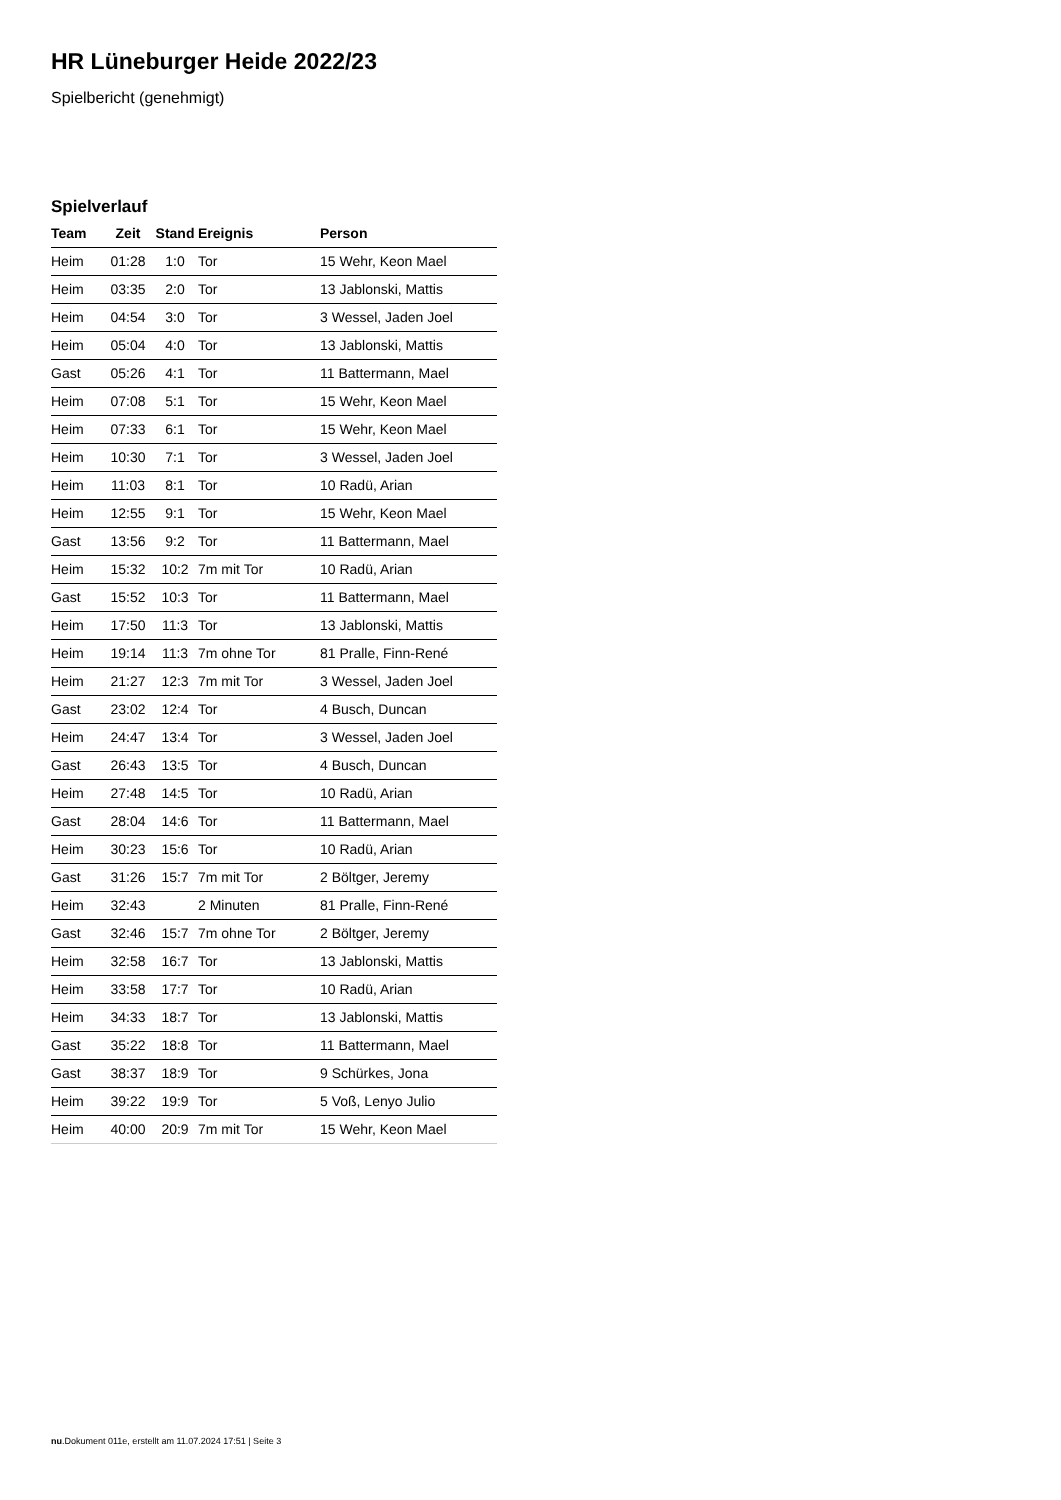HR Lüneburger Heide 2022/23
Spielbericht (genehmigt)
Spielverlauf
| Team | Zeit | Stand | Ereignis | Person |
| --- | --- | --- | --- | --- |
| Heim | 01:28 | 1:0 | Tor | 15 Wehr, Keon Mael |
| Heim | 03:35 | 2:0 | Tor | 13 Jablonski, Mattis |
| Heim | 04:54 | 3:0 | Tor | 3 Wessel, Jaden Joel |
| Heim | 05:04 | 4:0 | Tor | 13 Jablonski, Mattis |
| Gast | 05:26 | 4:1 | Tor | 11 Battermann, Mael |
| Heim | 07:08 | 5:1 | Tor | 15 Wehr, Keon Mael |
| Heim | 07:33 | 6:1 | Tor | 15 Wehr, Keon Mael |
| Heim | 10:30 | 7:1 | Tor | 3 Wessel, Jaden Joel |
| Heim | 11:03 | 8:1 | Tor | 10 Radü, Arian |
| Heim | 12:55 | 9:1 | Tor | 15 Wehr, Keon Mael |
| Gast | 13:56 | 9:2 | Tor | 11 Battermann, Mael |
| Heim | 15:32 | 10:2 | 7m mit Tor | 10 Radü, Arian |
| Gast | 15:52 | 10:3 | Tor | 11 Battermann, Mael |
| Heim | 17:50 | 11:3 | Tor | 13 Jablonski, Mattis |
| Heim | 19:14 | 11:3 | 7m ohne Tor | 81 Pralle, Finn-René |
| Heim | 21:27 | 12:3 | 7m mit Tor | 3 Wessel, Jaden Joel |
| Gast | 23:02 | 12:4 | Tor | 4 Busch, Duncan |
| Heim | 24:47 | 13:4 | Tor | 3 Wessel, Jaden Joel |
| Gast | 26:43 | 13:5 | Tor | 4 Busch, Duncan |
| Heim | 27:48 | 14:5 | Tor | 10 Radü, Arian |
| Gast | 28:04 | 14:6 | Tor | 11 Battermann, Mael |
| Heim | 30:23 | 15:6 | Tor | 10 Radü, Arian |
| Gast | 31:26 | 15:7 | 7m mit Tor | 2 Böltger, Jeremy |
| Heim | 32:43 | | 2 Minuten | 81 Pralle, Finn-René |
| Gast | 32:46 | 15:7 | 7m ohne Tor | 2 Böltger, Jeremy |
| Heim | 32:58 | 16:7 | Tor | 13 Jablonski, Mattis |
| Heim | 33:58 | 17:7 | Tor | 10 Radü, Arian |
| Heim | 34:33 | 18:7 | Tor | 13 Jablonski, Mattis |
| Gast | 35:22 | 18:8 | Tor | 11 Battermann, Mael |
| Gast | 38:37 | 18:9 | Tor | 9 Schürkes, Jona |
| Heim | 39:22 | 19:9 | Tor | 5 Voß, Lenyo Julio |
| Heim | 40:00 | 20:9 | 7m mit Tor | 15 Wehr, Keon Mael |
nu.Dokument 011e, erstellt am 11.07.2024 17:51 | Seite 3